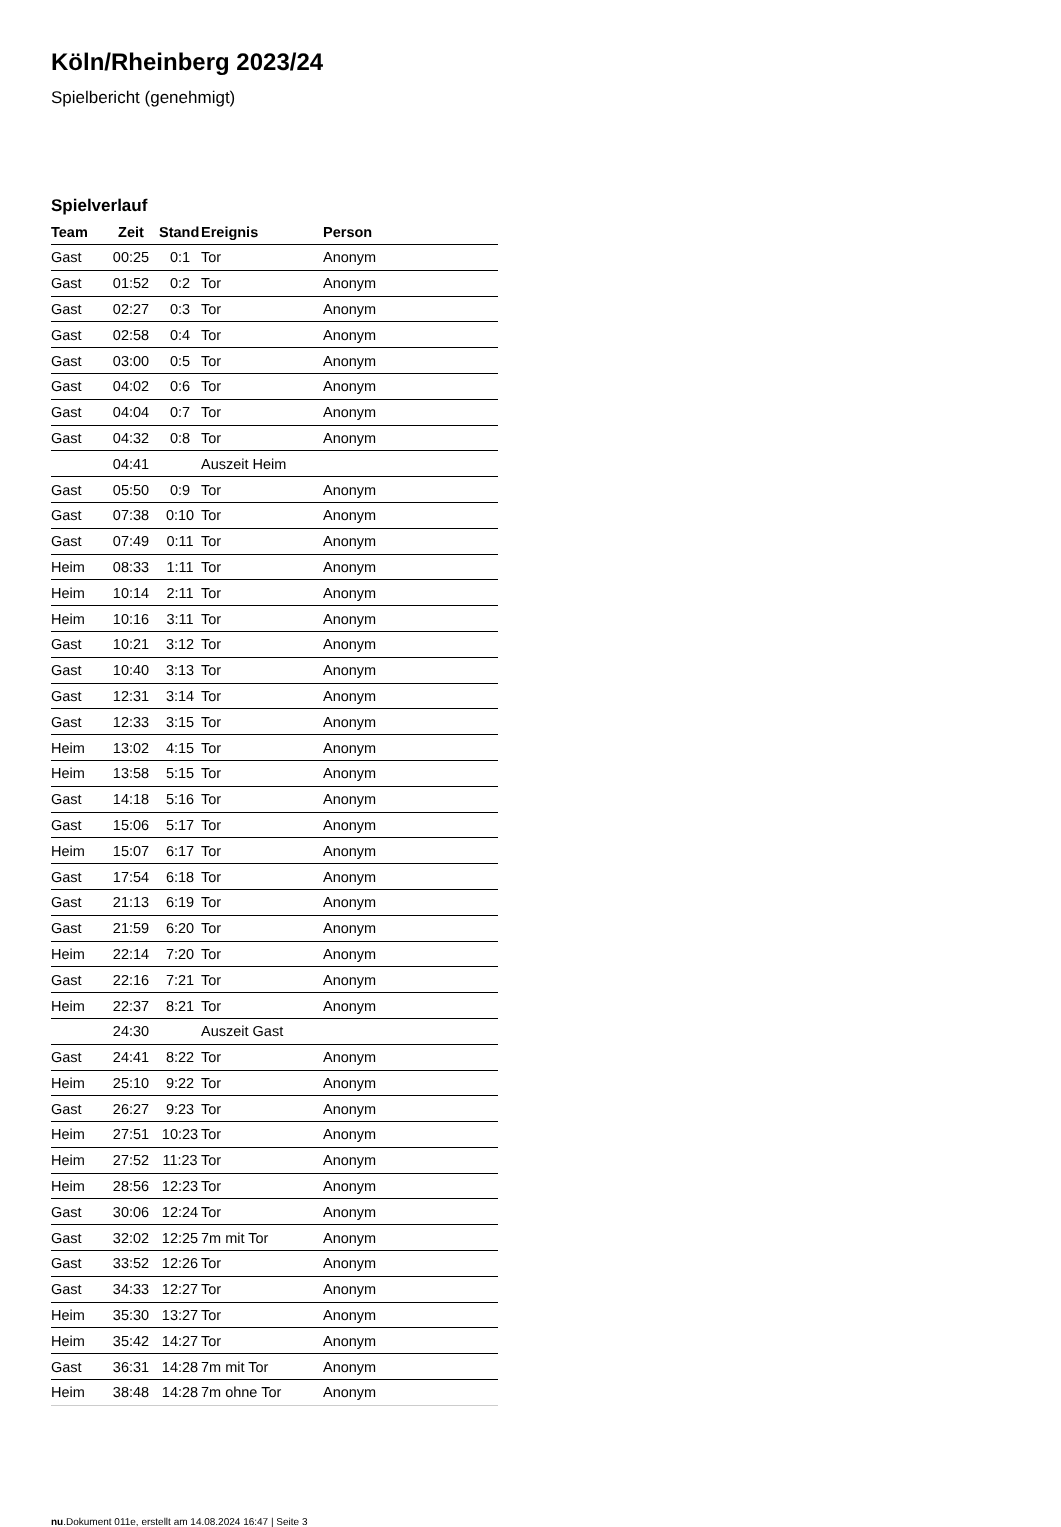Köln/Rheinberg 2023/24
Spielbericht (genehmigt)
Spielverlauf
| Team | Zeit | Stand | Ereignis | Person |
| --- | --- | --- | --- | --- |
| Gast | 00:25 | 0:1 | Tor | Anonym |
| Gast | 01:52 | 0:2 | Tor | Anonym |
| Gast | 02:27 | 0:3 | Tor | Anonym |
| Gast | 02:58 | 0:4 | Tor | Anonym |
| Gast | 03:00 | 0:5 | Tor | Anonym |
| Gast | 04:02 | 0:6 | Tor | Anonym |
| Gast | 04:04 | 0:7 | Tor | Anonym |
| Gast | 04:32 | 0:8 | Tor | Anonym |
| | 04:41 | | Auszeit Heim | |
| Gast | 05:50 | 0:9 | Tor | Anonym |
| Gast | 07:38 | 0:10 | Tor | Anonym |
| Gast | 07:49 | 0:11 | Tor | Anonym |
| Heim | 08:33 | 1:11 | Tor | Anonym |
| Heim | 10:14 | 2:11 | Tor | Anonym |
| Heim | 10:16 | 3:11 | Tor | Anonym |
| Gast | 10:21 | 3:12 | Tor | Anonym |
| Gast | 10:40 | 3:13 | Tor | Anonym |
| Gast | 12:31 | 3:14 | Tor | Anonym |
| Gast | 12:33 | 3:15 | Tor | Anonym |
| Heim | 13:02 | 4:15 | Tor | Anonym |
| Heim | 13:58 | 5:15 | Tor | Anonym |
| Gast | 14:18 | 5:16 | Tor | Anonym |
| Gast | 15:06 | 5:17 | Tor | Anonym |
| Heim | 15:07 | 6:17 | Tor | Anonym |
| Gast | 17:54 | 6:18 | Tor | Anonym |
| Gast | 21:13 | 6:19 | Tor | Anonym |
| Gast | 21:59 | 6:20 | Tor | Anonym |
| Heim | 22:14 | 7:20 | Tor | Anonym |
| Gast | 22:16 | 7:21 | Tor | Anonym |
| Heim | 22:37 | 8:21 | Tor | Anonym |
| | 24:30 | | Auszeit Gast | |
| Gast | 24:41 | 8:22 | Tor | Anonym |
| Heim | 25:10 | 9:22 | Tor | Anonym |
| Gast | 26:27 | 9:23 | Tor | Anonym |
| Heim | 27:51 | 10:23 | Tor | Anonym |
| Heim | 27:52 | 11:23 | Tor | Anonym |
| Heim | 28:56 | 12:23 | Tor | Anonym |
| Gast | 30:06 | 12:24 | Tor | Anonym |
| Gast | 32:02 | 12:25 | 7m mit Tor | Anonym |
| Gast | 33:52 | 12:26 | Tor | Anonym |
| Gast | 34:33 | 12:27 | Tor | Anonym |
| Heim | 35:30 | 13:27 | Tor | Anonym |
| Heim | 35:42 | 14:27 | Tor | Anonym |
| Gast | 36:31 | 14:28 | 7m mit Tor | Anonym |
| Heim | 38:48 | 14:28 | 7m ohne Tor | Anonym |
nu.Dokument 011e, erstellt am 14.08.2024 16:47 | Seite 3